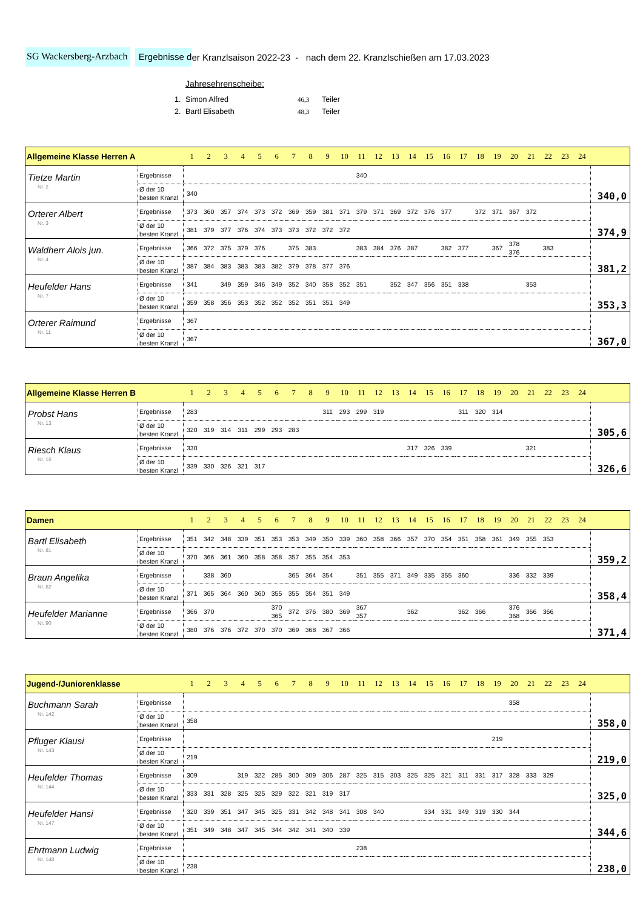SG Wackersberg-Arzbach Ergebnisse d er Kranzlsaison 2022-23 - nach dem 22. Kranzlschießen am 17.03.2023
Jahresehrenscheibe:
| 1. | Simon Alfred | 46,3 | Teiler |
| 2. | Bartl Elisabeth | 48,3 | Teiler |
| Allgemeine Klasse Herren A | | 1 | 2 | 3 | 4 | 5 | 6 | 7 | 8 | 9 | 10 | 11 | 12 | 13 | 14 | 15 | 16 | 17 | 18 | 19 | 20 | 21 | 22 | 23 | 24 | |
| --- | --- | --- | --- | --- | --- | --- | --- | --- | --- | --- | --- | --- | --- | --- | --- | --- | --- | --- | --- | --- | --- | --- | --- | --- | --- | --- |
| Tietze Martin Nr. 2 | Ergebnisse | | | | | | | | | | | 340 | | | | | | | | | | | | | | 340,0 |
| | Ø der 10 besten Kranzl | 340 | | | | | | | | | | | | | | | | | | | | | | | | |
| Orterer Albert Nr. 3 | Ergebnisse | 373 | 360 | 357 | 374 | 373 | 372 | 369 | 359 | 381 | 371 | 379 | 371 | 369 | 372 | 376 | 377 | | 372 | 371 | 367 | 372 | | | | 374,9 |
| | Ø der 10 besten Kranzl | 381 | 379 | 377 | 376 | 374 | 373 | 373 | 372 | 372 | 372 | | | | | | | | | | | | | | | |
| Waldherr Alois jun. Nr. 4 | Ergebnisse | 366 | 372 | 375 | 379 | 376 | | 375 | 383 | | | 383 | 384 | 376 | 387 | | 382 | 377 | | 367 | 378 376 | | 383 | | | 381,2 |
| | Ø der 10 besten Kranzl | 387 | 384 | 383 | 383 | 383 | 382 | 379 | 378 | 377 | 376 | | | | | | | | | | | | | | | |
| Heufelder Hans Nr. 7 | Ergebnisse | 341 | | 349 | 359 | 346 | 349 | 352 | 340 | 358 | 352 | 351 | | 352 | 347 | 356 | 351 | 338 | | | | 353 | | | | 353,3 |
| | Ø der 10 besten Kranzl | 359 | 358 | 356 | 353 | 352 | 352 | 352 | 351 | 351 | 349 | | | | | | | | | | | | | | | |
| Orterer Raimund Nr. 11 | Ergebnisse | 367 | | | | | | | | | | | | | | | | | | | | | | | | 367,0 |
| | Ø der 10 besten Kranzl | 367 | | | | | | | | | | | | | | | | | | | | | | | | |
| Allgemeine Klasse Herren B | | 1 | 2 | 3 | 4 | 5 | 6 | 7 | 8 | 9 | 10 | 11 | 12 | 13 | 14 | 15 | 16 | 17 | 18 | 19 | 20 | 21 | 22 | 23 | 24 | |
| --- | --- | --- | --- | --- | --- | --- | --- | --- | --- | --- | --- | --- | --- | --- | --- | --- | --- | --- | --- | --- | --- | --- | --- | --- | --- | --- |
| Probst Hans Nr. 13 | Ergebnisse | 283 | | | | | | | | 311 | 293 | 299 | 319 | | | | | 311 | 320 | 314 | | | | | | 305,6 |
| | Ø der 10 besten Kranzl | 320 | 319 | 314 | 311 | 299 | 293 | 283 | | | | | | | | | | | | | | | | | | |
| Riesch Klaus Nr. 16 | Ergebnisse | 330 | | | | | | | | | | | | | 317 | 326 | 339 | | | | | 321 | | | | 326,6 |
| | Ø der 10 besten Kranzl | 339 | 330 | 326 | 321 | 317 | | | | | | | | | | | | | | | | | | | | |
| Damen | | 1 | 2 | 3 | 4 | 5 | 6 | 7 | 8 | 9 | 10 | 11 | 12 | 13 | 14 | 15 | 16 | 17 | 18 | 19 | 20 | 21 | 22 | 23 | 24 | |
| --- | --- | --- | --- | --- | --- | --- | --- | --- | --- | --- | --- | --- | --- | --- | --- | --- | --- | --- | --- | --- | --- | --- | --- | --- | --- | --- |
| Bartl Elisabeth Nr. 81 | Ergebnisse | 351 | 342 | 348 | 339 | 351 | 353 | 353 | 349 | 350 | 339 | 360 | 358 | 366 | 357 | 370 | 354 | 351 | 358 | 361 | 349 | 355 | 353 | | | 359,2 |
| | Ø der 10 besten Kranzl | 370 | 366 | 361 | 360 | 358 | 358 | 357 | 355 | 354 | 353 | | | | | | | | | | | | | | | |
| Braun Angelika Nr. 82 | Ergebnisse | | 338 | 360 | | | | 365 | 364 | 354 | | 351 | 355 | 371 | 349 | 335 | 355 | 360 | | | 336 | 332 | 339 | | | 358,4 |
| | Ø der 10 besten Kranzl | 371 | 365 | 364 | 360 | 360 | 355 | 355 | 354 | 351 | 349 | | | | | | | | | | | | | | | |
| Heufelder Marianne Nr. 90 | Ergebnisse | 366 | 370 | | | | 370 365 | 372 | 376 | 380 | 369 | 367 357 | | | 362 | | | 362 | 366 | | 376 368 | 366 | 366 | | | 371,4 |
| | Ø der 10 besten Kranzl | 380 | 376 | 376 | 372 | 370 | 370 | 369 | 368 | 367 | 366 | | | | | | | | | | | | | | | |
| Jugend-/Juniorenklasse | | 1 | 2 | 3 | 4 | 5 | 6 | 7 | 8 | 9 | 10 | 11 | 12 | 13 | 14 | 15 | 16 | 17 | 18 | 19 | 20 | 21 | 22 | 23 | 24 | |
| --- | --- | --- | --- | --- | --- | --- | --- | --- | --- | --- | --- | --- | --- | --- | --- | --- | --- | --- | --- | --- | --- | --- | --- | --- | --- | --- |
| Buchmann Sarah Nr. 142 | Ergebnisse | | | | | | | | | | | | | | | | | | | | 358 | | | | | 358,0 |
| | Ø der 10 besten Kranzl | 358 | | | | | | | | | | | | | | | | | | | | | | | | |
| Pfluger Klausi Nr. 143 | Ergebnisse | | | | | | | | | | | | | | | | | | | 219 | | | | | | 219,0 |
| | Ø der 10 besten Kranzl | 219 | | | | | | | | | | | | | | | | | | | | | | | | |
| Heufelder Thomas Nr. 144 | Ergebnisse | 309 | | | 319 | 322 | 285 | 300 | 309 | 306 | 287 | 325 | 315 | 303 | 325 | 325 | 321 | 311 | 331 | 317 | 328 | 333 | 329 | | | 325,0 |
| | Ø der 10 besten Kranzl | 333 | 331 | 328 | 325 | 325 | 329 | 322 | 321 | 319 | 317 | | | | | | | | | | | | | | | |
| Heufelder Hansi Nr. 147 | Ergebnisse | 320 | 339 | 351 | 347 | 345 | 325 | 331 | 342 | 348 | 341 | 308 | 340 | | | 334 | 331 | 349 | 319 | 330 | 344 | | | | | 344,6 |
| | Ø der 10 besten Kranzl | 351 | 349 | 348 | 347 | 345 | 344 | 342 | 341 | 340 | 339 | | | | | | | | | | | | | | | |
| Ehrtmann Ludwig Nr. 148 | Ergebnisse | | | | | | | | | | | 238 | | | | | | | | | | | | | | 238,0 |
| | Ø der 10 besten Kranzl | 238 | | | | | | | | | | | | | | | | | | | | | | | | |